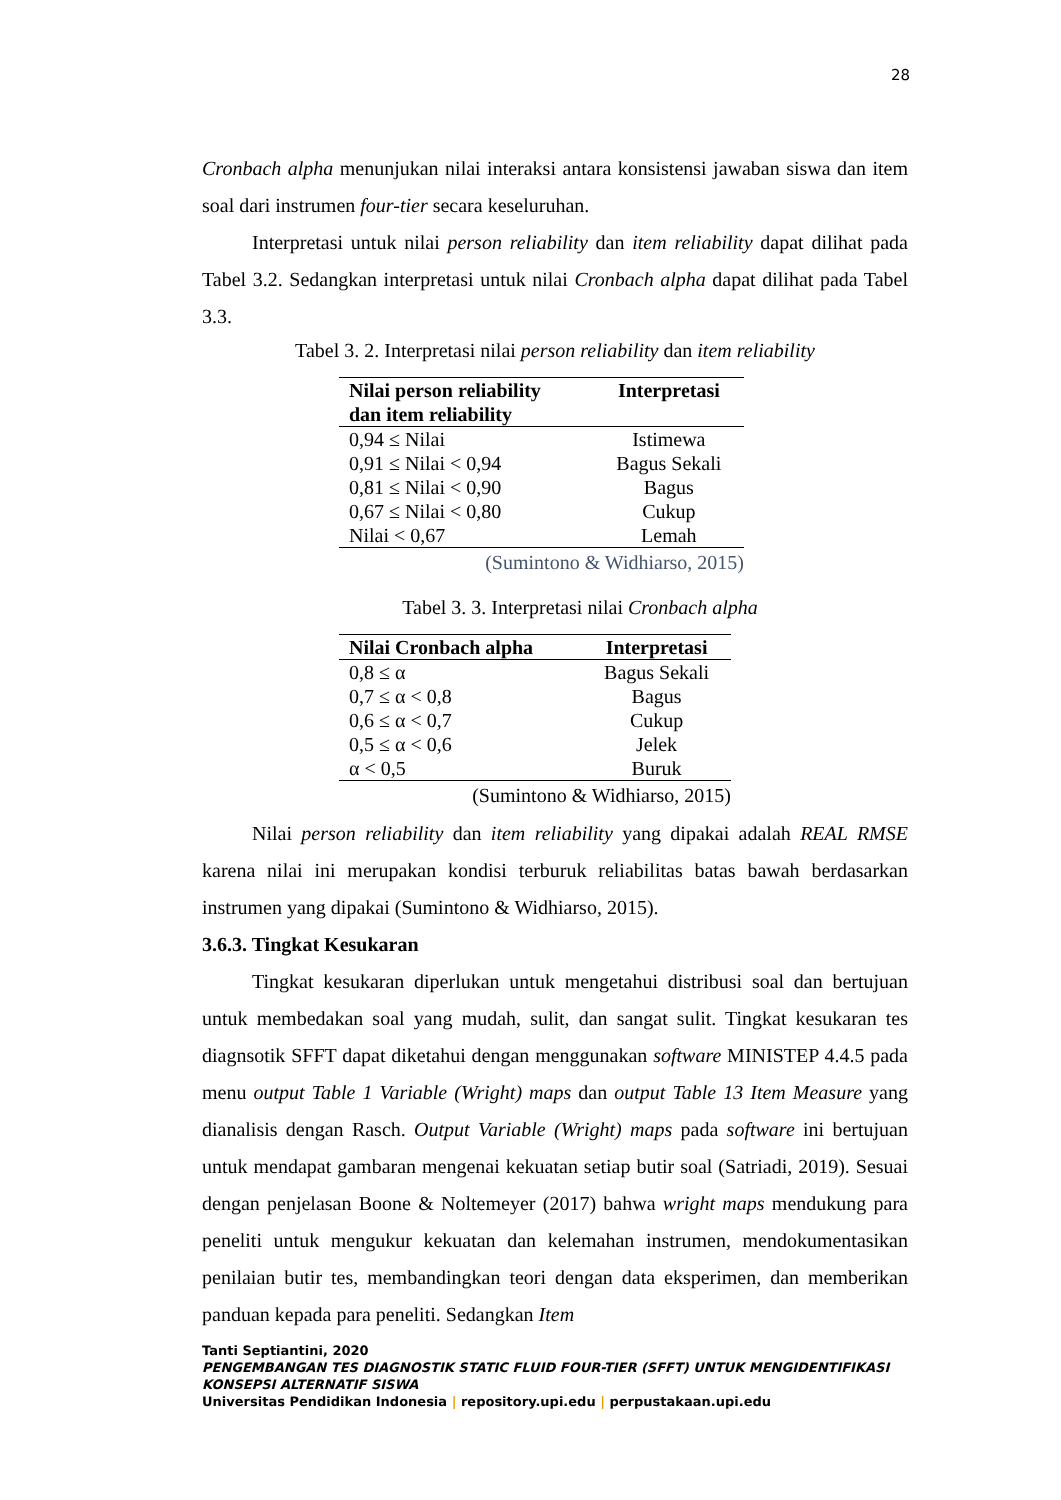28
Cronbach alpha menunjukan nilai interaksi antara konsistensi jawaban siswa dan item soal dari instrumen four-tier secara keseluruhan.
Interpretasi untuk nilai person reliability dan item reliability dapat dilihat pada Tabel 3.2. Sedangkan interpretasi untuk nilai Cronbach alpha dapat dilihat pada Tabel 3.3.
Tabel 3. 2. Interpretasi nilai person reliability dan item reliability
| Nilai person reliability dan item reliability | Interpretasi |
| --- | --- |
| 0,94 ≤ Nilai | Istimewa |
| 0,91 ≤ Nilai < 0,94 | Bagus Sekali |
| 0,81 ≤ Nilai < 0,90 | Bagus |
| 0,67 ≤ Nilai < 0,80 | Cukup |
| Nilai < 0,67 | Lemah |
(Sumintono & Widhiarso, 2015)
Tabel 3. 3. Interpretasi nilai Cronbach alpha
| Nilai Cronbach alpha | Interpretasi |
| --- | --- |
| 0,8 ≤ α | Bagus Sekali |
| 0,7 ≤ α < 0,8 | Bagus |
| 0,6 ≤ α < 0,7 | Cukup |
| 0,5 ≤ α < 0,6 | Jelek |
| α < 0,5 | Buruk |
(Sumintono & Widhiarso, 2015)
Nilai person reliability dan item reliability yang dipakai adalah REAL RMSE karena nilai ini merupakan kondisi terburuk reliabilitas batas bawah berdasarkan instrumen yang dipakai (Sumintono & Widhiarso, 2015).
3.6.3. Tingkat Kesukaran
Tingkat kesukaran diperlukan untuk mengetahui distribusi soal dan bertujuan untuk membedakan soal yang mudah, sulit, dan sangat sulit. Tingkat kesukaran tes diagnsotik SFFT dapat diketahui dengan menggunakan software MINISTEP 4.4.5 pada menu output Table 1 Variable (Wright) maps dan output Table 13 Item Measure yang dianalisis dengan Rasch. Output Variable (Wright) maps pada software ini bertujuan untuk mendapat gambaran mengenai kekuatan setiap butir soal (Satriadi, 2019). Sesuai dengan penjelasan Boone & Noltemeyer (2017) bahwa wright maps mendukung para peneliti untuk mengukur kekuatan dan kelemahan instrumen, mendokumentasikan penilaian butir tes, membandingkan teori dengan data eksperimen, dan memberikan panduan kepada para peneliti. Sedangkan Item
Tanti Septiantini, 2020
PENGEMBANGAN TES DIAGNOSTIK STATIC FLUID FOUR-TIER (SFFT) UNTUK MENGIDENTIFIKASI KONSEPSI ALTERNATIF SISWA
Universitas Pendidikan Indonesia | repository.upi.edu | perpustakaan.upi.edu